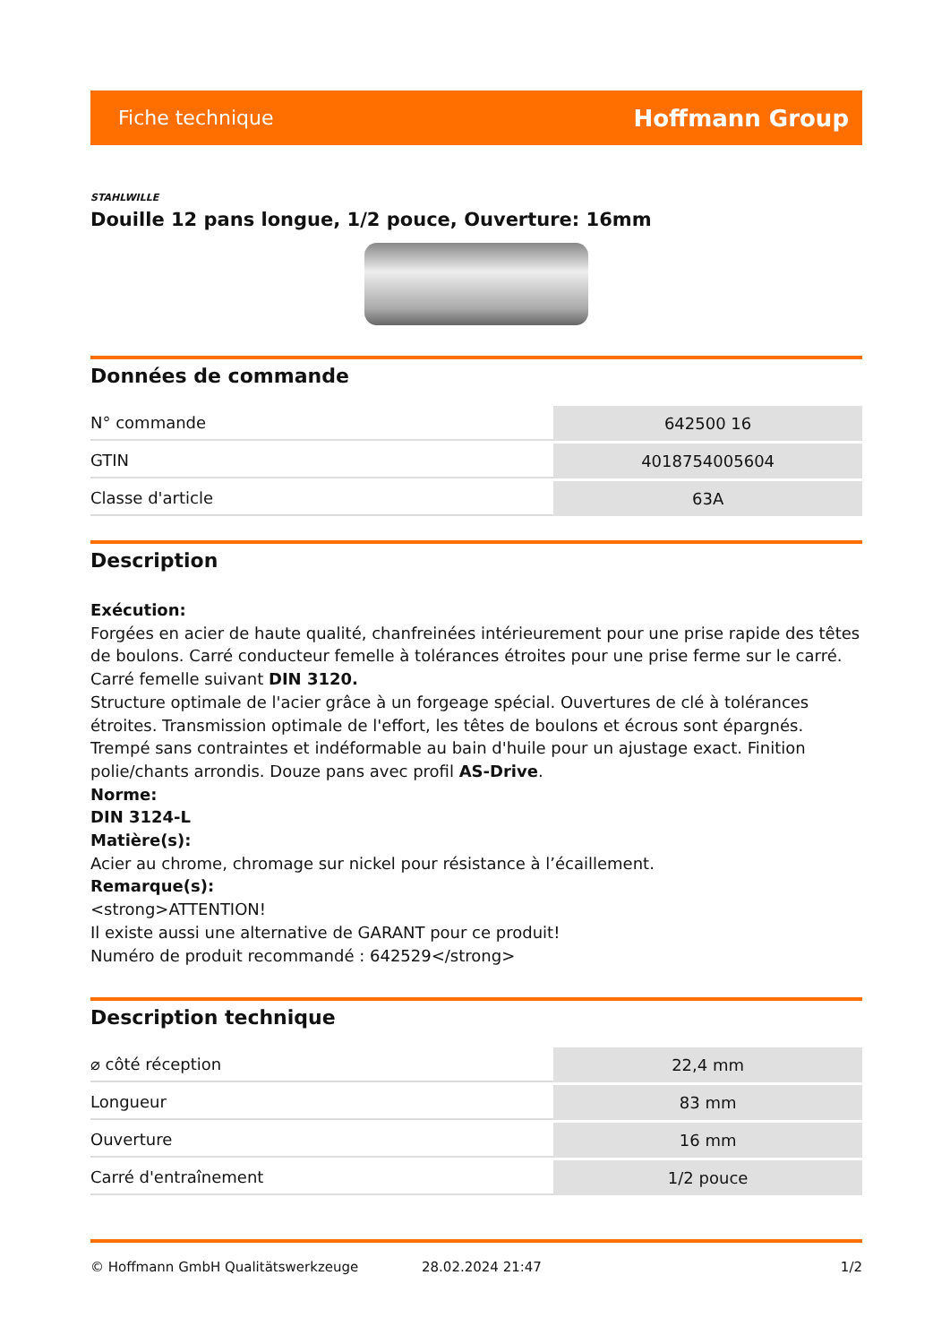Fiche technique Hoffmann Group
STAHLWILLE
Douille 12 pans longue, 1/2 pouce, Ouverture: 16mm
Données de commande
| N° commande | 642500 16 |
| GTIN | 4018754005604 |
| Classe d'article | 63A |
Description
Exécution:
Forgées en acier de haute qualité, chanfreinées intérieurement pour une prise rapide des têtes de boulons. Carré conducteur femelle à tolérances étroites pour une prise ferme sur le carré. Carré femelle suivant DIN 3120.
Structure optimale de l'acier grâce à un forgeage spécial. Ouvertures de clé à tolérances étroites. Transmission optimale de l'effort, les têtes de boulons et écrous sont épargnés. Trempé sans contraintes et indéformable au bain d'huile pour un ajustage exact. Finition polie/chants arrondis. Douze pans avec profil AS-Drive.
Norme:
DIN 3124-L
Matière(s):
Acier au chrome, chromage sur nickel pour résistance à l’écaillement.
Remarque(s):
<strong>ATTENTION!
Il existe aussi une alternative de GARANT pour ce produit!
Numéro de produit recommandé : 642529</strong>
Description technique
| ⌀ côté réception | 22,4 mm |
| Longueur | 83 mm |
| Ouverture | 16 mm |
| Carré d'entraînement | 1/2 pouce |
© Hoffmann GmbH Qualitätswerkzeuge 28.02.2024 21:47 1/2